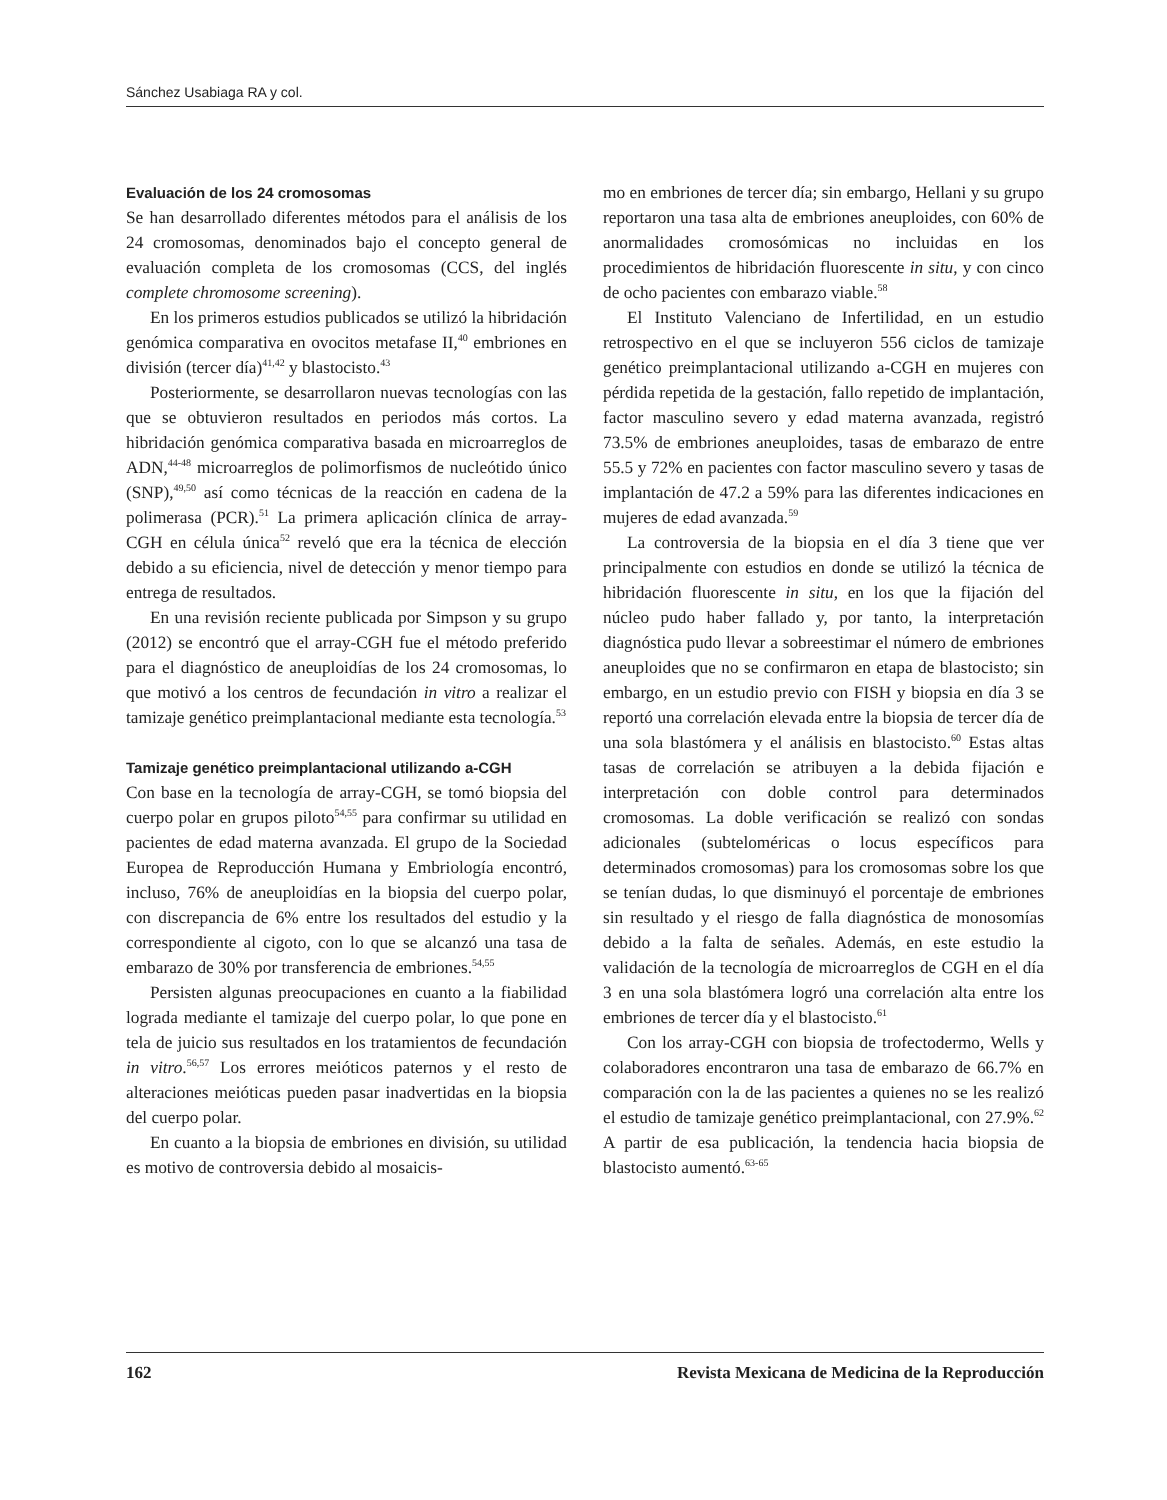Sánchez Usabiaga RA y col.
Evaluación de los 24 cromosomas
Se han desarrollado diferentes métodos para el análisis de los 24 cromosomas, denominados bajo el concepto general de evaluación completa de los cromosomas (CCS, del inglés complete chromosome screening).
En los primeros estudios publicados se utilizó la hibridación genómica comparativa en ovocitos metafase II,<sup>40</sup> embriones en división (tercer día)<sup>41,42</sup> y blastocisto.<sup>43</sup>
Posteriormente, se desarrollaron nuevas tecnologías con las que se obtuvieron resultados en periodos más cortos. La hibridación genómica comparativa basada en microarreglos de ADN,<sup>44-48</sup> microarreglos de polimorfismos de nucleótido único (SNP),<sup>49,50</sup> así como técnicas de la reacción en cadena de la polimerasa (PCR).<sup>51</sup> La primera aplicación clínica de array-CGH en célula única<sup>52</sup> reveló que era la técnica de elección debido a su eficiencia, nivel de detección y menor tiempo para entrega de resultados.
En una revisión reciente publicada por Simpson y su grupo (2012) se encontró que el array-CGH fue el método preferido para el diagnóstico de aneuploidías de los 24 cromosomas, lo que motivó a los centros de fecundación in vitro a realizar el tamizaje genético preimplantacional mediante esta tecnología.<sup>53</sup>
Tamizaje genético preimplantacional utilizando a-CGH
Con base en la tecnología de array-CGH, se tomó biopsia del cuerpo polar en grupos piloto<sup>54,55</sup> para confirmar su utilidad en pacientes de edad materna avanzada. El grupo de la Sociedad Europea de Reproducción Humana y Embriología encontró, incluso, 76% de aneuploidías en la biopsia del cuerpo polar, con discrepancia de 6% entre los resultados del estudio y la correspondiente al cigoto, con lo que se alcanzó una tasa de embarazo de 30% por transferencia de embriones.<sup>54,55</sup>
Persisten algunas preocupaciones en cuanto a la fiabilidad lograda mediante el tamizaje del cuerpo polar, lo que pone en tela de juicio sus resultados en los tratamientos de fecundación in vitro.<sup>56,57</sup> Los errores meióticos paternos y el resto de alteraciones meióticas pueden pasar inadvertidas en la biopsia del cuerpo polar.
En cuanto a la biopsia de embriones en división, su utilidad es motivo de controversia debido al mosaicis-
mo en embriones de tercer día; sin embargo, Hellani y su grupo reportaron una tasa alta de embriones aneuploides, con 60% de anormalidades cromosómicas no incluidas en los procedimientos de hibridación fluorescente in situ, y con cinco de ocho pacientes con embarazo viable.<sup>58</sup>
El Instituto Valenciano de Infertilidad, en un estudio retrospectivo en el que se incluyeron 556 ciclos de tamizaje genético preimplantacional utilizando a-CGH en mujeres con pérdida repetida de la gestación, fallo repetido de implantación, factor masculino severo y edad materna avanzada, registró 73.5% de embriones aneuploides, tasas de embarazo de entre 55.5 y 72% en pacientes con factor masculino severo y tasas de implantación de 47.2 a 59% para las diferentes indicaciones en mujeres de edad avanzada.<sup>59</sup>
La controversia de la biopsia en el día 3 tiene que ver principalmente con estudios en donde se utilizó la técnica de hibridación fluorescente in situ, en los que la fijación del núcleo pudo haber fallado y, por tanto, la interpretación diagnóstica pudo llevar a sobreestimar el número de embriones aneuploides que no se confirmaron en etapa de blastocisto; sin embargo, en un estudio previo con FISH y biopsia en día 3 se reportó una correlación elevada entre la biopsia de tercer día de una sola blastómera y el análisis en blastocisto.<sup>60</sup> Estas altas tasas de correlación se atribuyen a la debida fijación e interpretación con doble control para determinados cromosomas. La doble verificación se realizó con sondas adicionales (subteloméricas o locus específicos para determinados cromosomas) para los cromosomas sobre los que se tenían dudas, lo que disminuyó el porcentaje de embriones sin resultado y el riesgo de falla diagnóstica de monosomías debido a la falta de señales. Además, en este estudio la validación de la tecnología de microarreglos de CGH en el día 3 en una sola blastómera logró una correlación alta entre los embriones de tercer día y el blastocisto.<sup>61</sup>
Con los array-CGH con biopsia de trofectodermo, Wells y colaboradores encontraron una tasa de embarazo de 66.7% en comparación con la de las pacientes a quienes no se les realizó el estudio de tamizaje genético preimplantacional, con 27.9%.<sup>62</sup> A partir de esa publicación, la tendencia hacia biopsia de blastocisto aumentó.<sup>63-65</sup>
162 Revista Mexicana de Medicina de la Reproducción